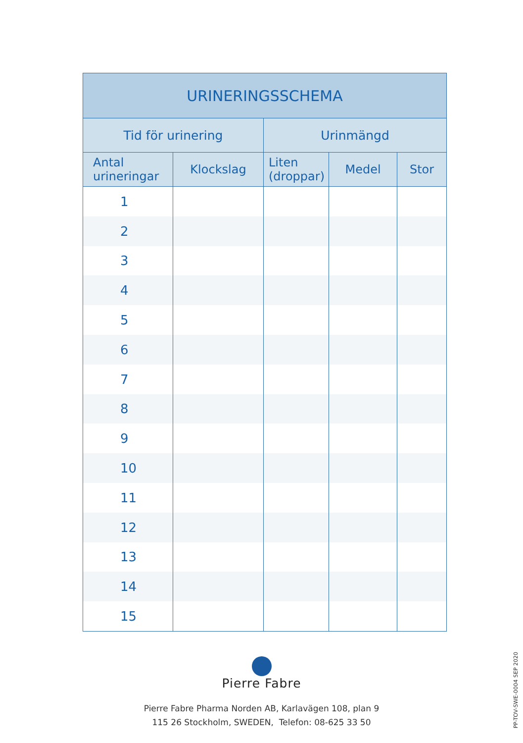| URINERINGSSCHEMA | | | | |
| --- | --- | --- | --- | --- |
| Tid för urinering | | Urinmängd | | |
| Antal urineringar | Klockslag | Liten (droppar) | Medel | Stor |
| 1 | | | | |
| 2 | | | | |
| 3 | | | | |
| 4 | | | | |
| 5 | | | | |
| 6 | | | | |
| 7 | | | | |
| 8 | | | | |
| 9 | | | | |
| 10 | | | | |
| 11 | | | | |
| 12 | | | | |
| 13 | | | | |
| 14 | | | | |
| 15 | | | | |
Pierre Fabre
Pierre Fabre Pharma Norden AB, Karlavägen 108, plan 9
115 26 Stockholm, SWEDEN, Telefon: 08-625 33 50
PP-TOV-SWE-0004 SEP 2020